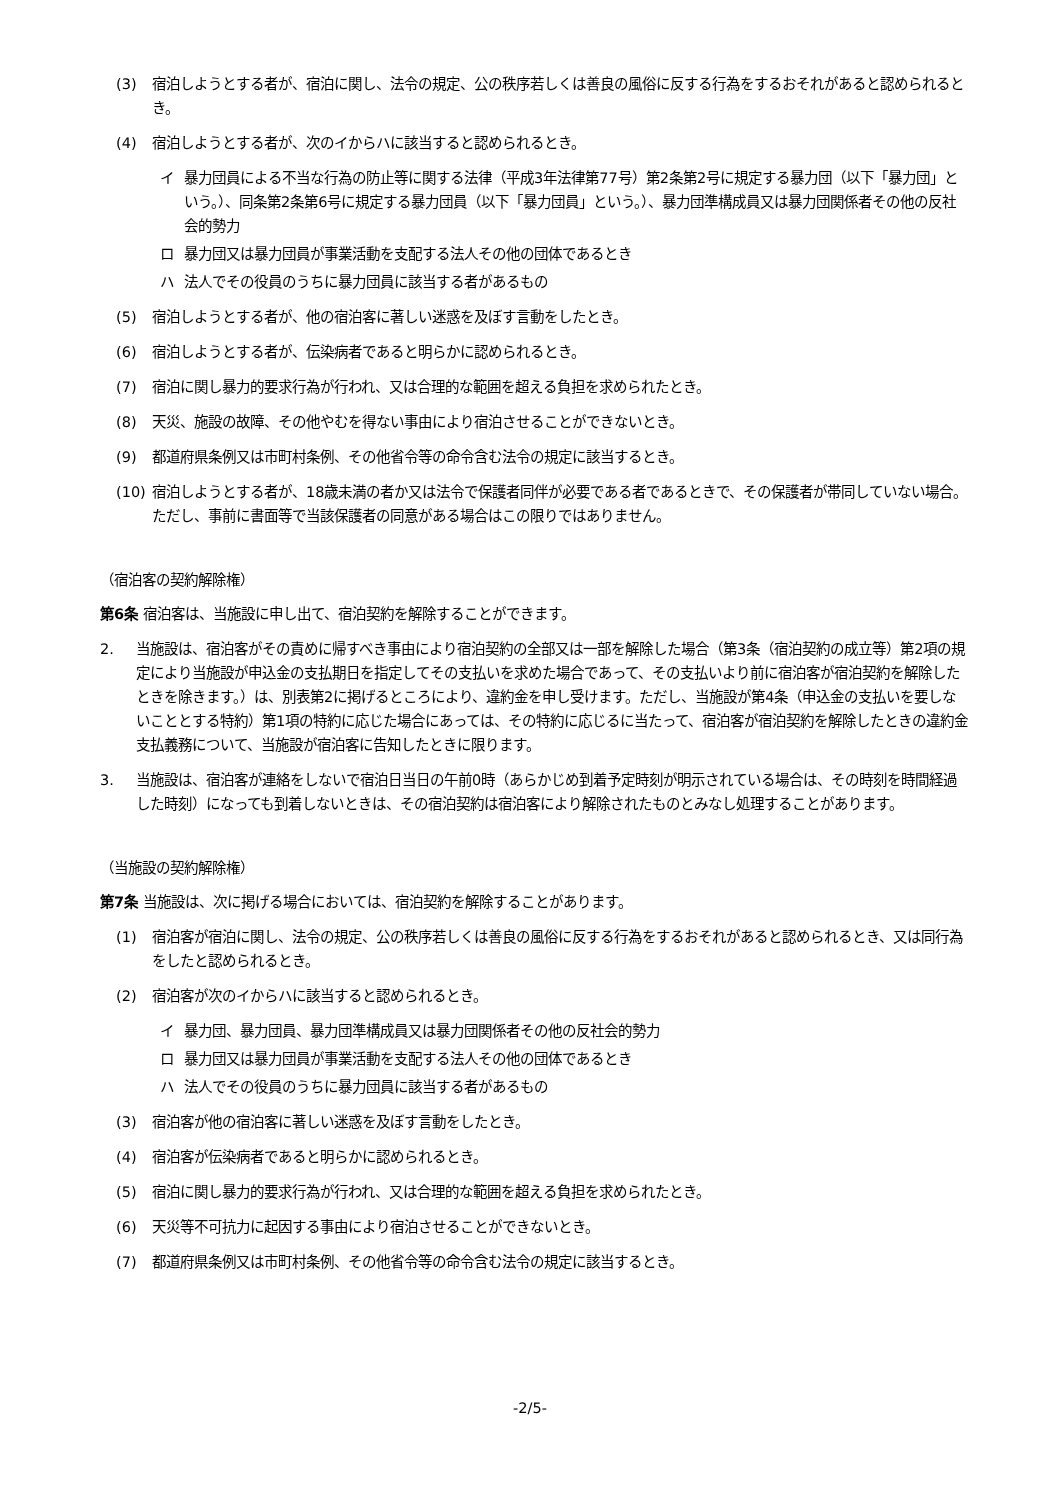(3) 宿泊しようとする者が、宿泊に関し、法令の規定、公の秩序若しくは善良の風俗に反する行為をするおそれがあると認められるとき。
(4) 宿泊しようとする者が、次のイからハに該当すると認められるとき。
イ 暴力団員による不当な行為の防止等に関する法律（平成3年法律第77号）第2条第2号に規定する暴力団（以下「暴力団」という。）、同条第2条第6号に規定する暴力団員（以下「暴力団員」という。）、暴力団準構成員又は暴力団関係者その他の反社会的勢力
ロ 暴力団又は暴力団員が事業活動を支配する法人その他の団体であるとき
ハ 法人でその役員のうちに暴力団員に該当する者があるもの
(5) 宿泊しようとする者が、他の宿泊客に著しい迷惑を及ぼす言動をしたとき。
(6) 宿泊しようとする者が、伝染病者であると明らかに認められるとき。
(7) 宿泊に関し暴力的要求行為が行われ、又は合理的な範囲を超える負担を求められたとき。
(8) 天災、施設の故障、その他やむを得ない事由により宿泊させることができないとき。
(9) 都道府県条例又は市町村条例、その他省令等の命令含む法令の規定に該当するとき。
(10) 宿泊しようとする者が、18歳未満の者か又は法令で保護者同伴が必要である者であるときで、その保護者が帯同していない場合。ただし、事前に書面等で当該保護者の同意がある場合はこの限りではありません。
（宿泊客の契約解除権）
第6条 宿泊客は、当施設に申し出て、宿泊契約を解除することができます。
2. 当施設は、宿泊客がその責めに帰すべき事由により宿泊契約の全部又は一部を解除した場合（第3条（宿泊契約の成立等）第2項の規定により当施設が申込金の支払期日を指定してその支払いを求めた場合であって、その支払いより前に宿泊客が宿泊契約を解除したときを除きます。）は、別表第2に掲げるところにより、違約金を申し受けます。ただし、当施設が第4条（申込金の支払いを要しないこととする特約）第1項の特約に応じた場合にあっては、その特約に応じるに当たって、宿泊客が宿泊契約を解除したときの違約金支払義務について、当施設が宿泊客に告知したときに限ります。
3. 当施設は、宿泊客が連絡をしないで宿泊日当日の午前0時（あらかじめ到着予定時刻が明示されている場合は、その時刻を時間経過した時刻）になっても到着しないときは、その宿泊契約は宿泊客により解除されたものとみなし処理することがあります。
（当施設の契約解除権）
第7条 当施設は、次に掲げる場合においては、宿泊契約を解除することがあります。
(1) 宿泊客が宿泊に関し、法令の規定、公の秩序若しくは善良の風俗に反する行為をするおそれがあると認められるとき、又は同行為をしたと認められるとき。
(2) 宿泊客が次のイからハに該当すると認められるとき。
イ 暴力団、暴力団員、暴力団準構成員又は暴力団関係者その他の反社会的勢力
ロ 暴力団又は暴力団員が事業活動を支配する法人その他の団体であるとき
ハ 法人でその役員のうちに暴力団員に該当する者があるもの
(3) 宿泊客が他の宿泊客に著しい迷惑を及ぼす言動をしたとき。
(4) 宿泊客が伝染病者であると明らかに認められるとき。
(5) 宿泊に関し暴力的要求行為が行われ、又は合理的な範囲を超える負担を求められたとき。
(6) 天災等不可抗力に起因する事由により宿泊させることができないとき。
(7) 都道府県条例又は市町村条例、その他省令等の命令含む法令の規定に該当するとき。
-2/5-